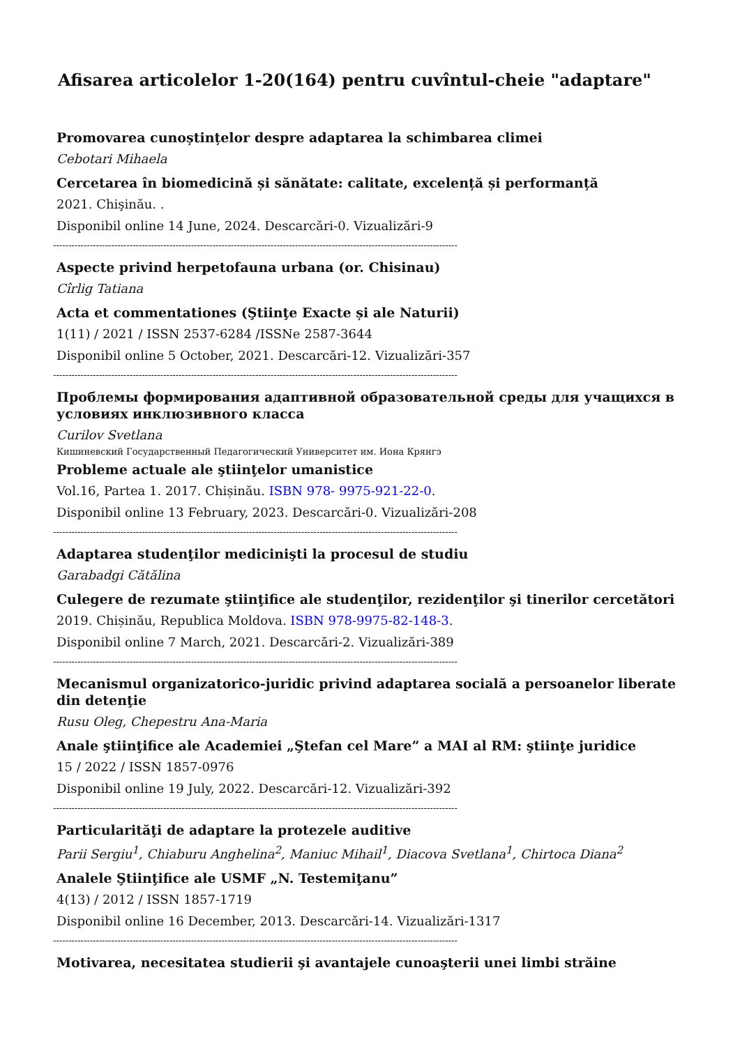Afisarea articolelor 1-20(164) pentru cuvîntul-cheie "adaptare"
Promovarea cunoștințelor despre adaptarea la schimbarea climei
Cebotari Mihaela
Cercetarea în biomedicină și sănătate: calitate, excelență și performanță
2021. Chişinău. .
Disponibil online 14 June, 2024. Descarcări-0. Vizualizări-9
------------------------------------------------------------------------------------------------------------------------------------
Aspecte privind herpetofauna urbana (or. Chisinau)
Cîrlig Tatiana
Acta et commentationes (Ştiinţe Exacte și ale Naturii)
1(11) / 2021 / ISSN 2537-6284 /ISSNe 2587-3644
Disponibil online 5 October, 2021. Descarcări-12. Vizualizări-357
------------------------------------------------------------------------------------------------------------------------------------
Проблемы формирования адаптивной образовательной среды для учащихся в условиях инклюзивного класса
Curilov Svetlana
Кишиневский Государственный Педагогический Университет им. Иона Крянгэ
Probleme actuale ale ştiinţelor umanistice
Vol.16, Partea 1. 2017. Chișinău. ISBN 978- 9975-921-22-0.
Disponibil online 13 February, 2023. Descarcări-0. Vizualizări-208
------------------------------------------------------------------------------------------------------------------------------------
Adaptarea studenţilor medicinişti la procesul de studiu
Garabadgi Cătălina
Culegere de rezumate ştiinţifice ale studenţilor, rezidenţilor şi tinerilor cercetători
2019. Chișinău, Republica Moldova. ISBN 978-9975-82-148-3.
Disponibil online 7 March, 2021. Descarcări-2. Vizualizări-389
------------------------------------------------------------------------------------------------------------------------------------
Mecanismul organizatorico-juridic privind adaptarea socială a persoanelor liberate din detenţie
Rusu Oleg, Chepestru Ana-Maria
Anale ştiinţifice ale Academiei „Ştefan cel Mare” a MAI al RM: ştiinţe juridice
15 / 2022 / ISSN 1857-0976
Disponibil online 19 July, 2022. Descarcări-12. Vizualizări-392
------------------------------------------------------------------------------------------------------------------------------------
Particularităţi de adaptare la protezele auditive
Parii Sergiu<sup>1</sup>, Chiaburu Anghelina<sup>2</sup>, Maniuc Mihail<sup>1</sup>, Diacova Svetlana<sup>1</sup>, Chirtoca Diana<sup>2</sup>
Analele Ştiinţifice ale USMF „N. Testemiţanu”
4(13) / 2012 / ISSN 1857-1719
Disponibil online 16 December, 2013. Descarcări-14. Vizualizări-1317
------------------------------------------------------------------------------------------------------------------------------------
Motivarea, necesitatea studierii şi avantajele cunoaşterii unei limbi străine